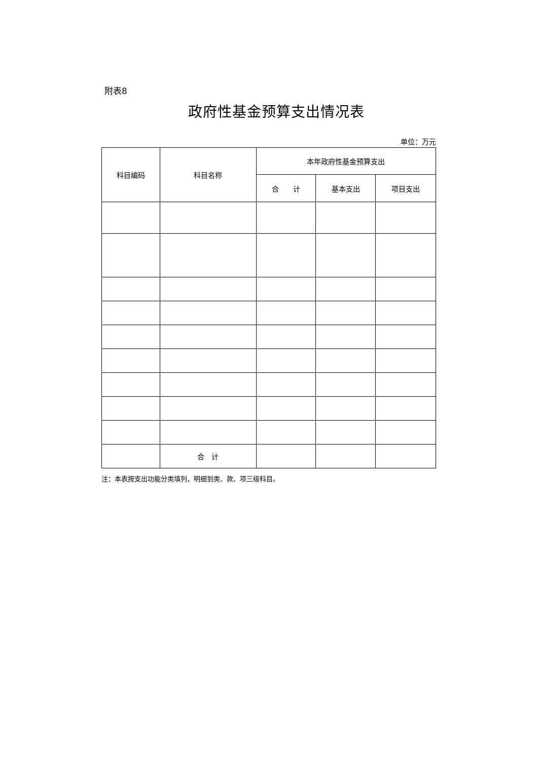附表8
政府性基金预算支出情况表
单位：万元
| 科目编码 | 科目名称 | 本年政府性基金预算支出 | | |
| --- | --- | --- | --- | --- |
| | | 合 计 | 基本支出 | 项目支出 |
| | 合 计 | | | |
注：本表按支出功能分类填列，明细到类、款、项三级科目。